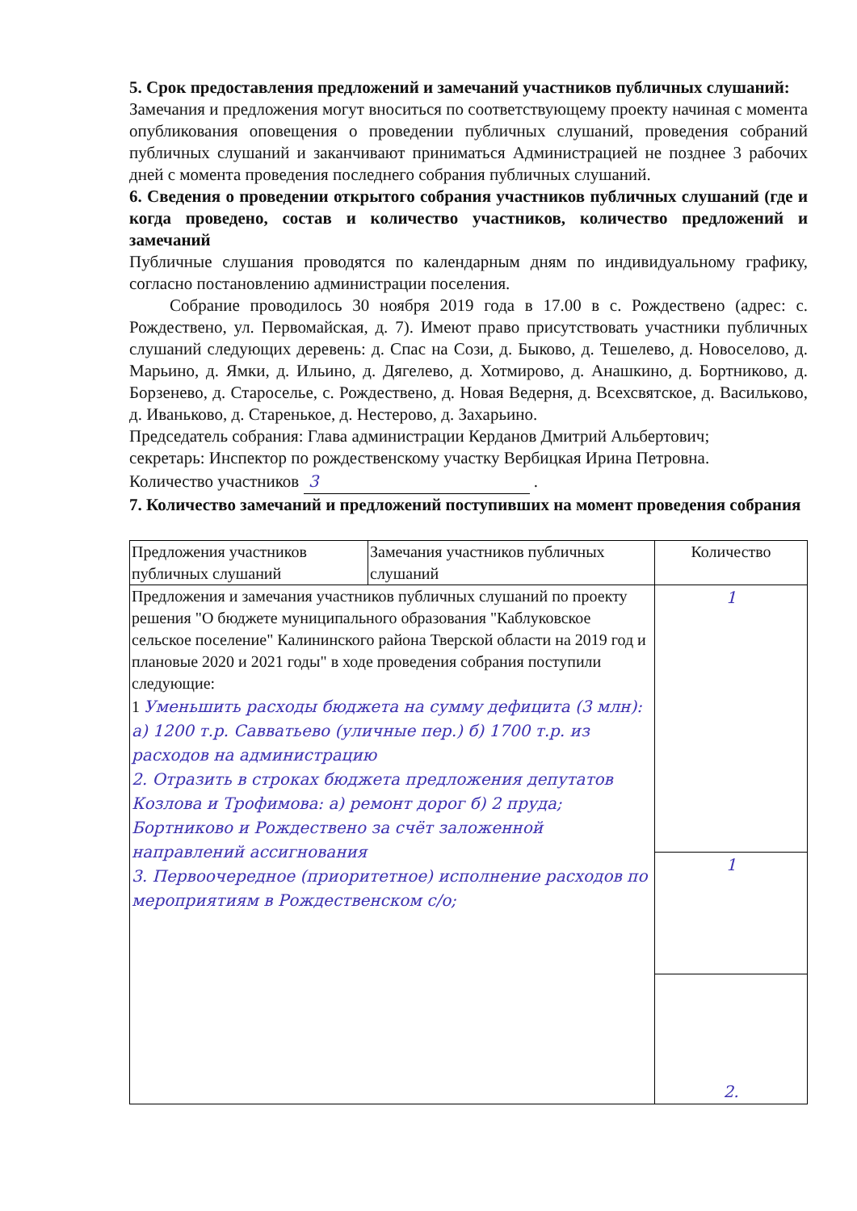5. Срок предоставления предложений и замечаний участников публичных слушаний:
Замечания и предложения могут вноситься по соответствующему проекту начиная с момента опубликования оповещения о проведении публичных слушаний, проведения собраний публичных слушаний и заканчивают приниматься Администрацией не позднее 3 рабочих дней с момента проведения последнего собрания публичных слушаний.
6. Сведения о проведении открытого собрания участников публичных слушаний (где и когда проведено, состав и количество участников, количество предложений и замечаний
Публичные слушания проводятся по календарным дням по индивидуальному графику, согласно постановлению администрации поселения.
Собрание проводилось 30 ноября 2019 года в 17.00 в с. Рождествено (адрес: с. Рождествено, ул. Первомайская, д. 7). Имеют право присутствовать участники публичных слушаний следующих деревень: д. Спас на Сози, д. Быково, д. Тешелево, д. Новоселово, д. Марьино, д. Ямки, д. Ильино, д. Дягелево, д. Хотмирово, д. Анашкино, д. Бортниково, д. Борзенево, д. Староселье, с. Рождествено, д. Новая Ведерня, д. Всехсвятское, д. Васильково, д. Иваньково, д. Старенькое, д. Нестерово, д. Захарьино.
Председатель собрания: Глава администрации Керданов Дмитрий Альбертович;
секретарь: Инспектор по рождественскому участку Вербицкая Ирина Петровна.
Количество участников 3 .
7. Количество замечаний и предложений поступивших на момент проведения собрания
| Предложения участников публичных слушаний | Замечания участников публичных слушаний | Количество |
| Предложения и замечания участников публичных слушаний по проекту решения "О бюджете муниципального образования "Каблуковское сельское поселение" Калининского района Тверской области на 2019 год и плановые 2020 и 2021 годы" в ходе проведения собрания поступили следующие: 1 Уменьшить расходы бюджета на сумму дефицита (3 млн): а) 1200 т.р. Савватьево (уличные пер.) б) 1700 т.р. из расходов на администрацию 2. Отразить в строках бюджета предложения депутатов Козлова и Трофимова: а) ремонт дорог б) 2 пруда; Бортниково и Рождествено за счёт заложенной направлений ассигнования 3. Первоочередное (приоритетное) исполнение расходов по мероприятиям в Рождественском с/о; | | 1 |
| | | 1 |
| | | 2. |